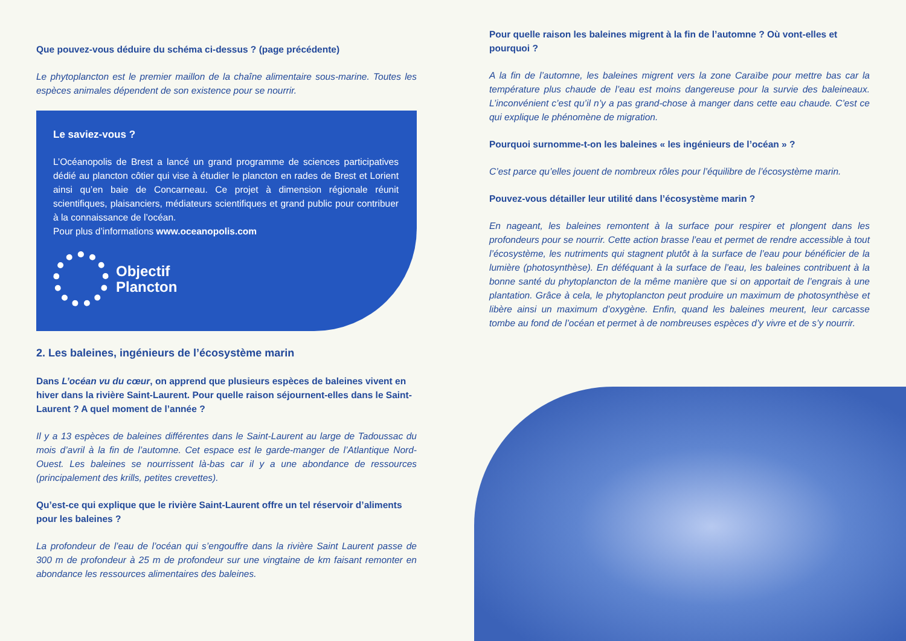Que pouvez-vous déduire du schéma ci-dessus ? (page précédente)
Le phytoplancton est le premier maillon de la chaîne alimentaire sous-marine. Toutes les espèces animales dépendent de son existence pour se nourrir.
Le saviez-vous ?
L’Océanopolis de Brest a lancé un grand programme de sciences participatives dédié au plancton côtier qui vise à étudier le plancton en rades de Brest et Lorient ainsi qu’en baie de Concarneau. Ce projet à dimension régionale réunit scientifiques, plaisanciers, médiateurs scientifiques et grand public pour contribuer à la connaissance de l’océan.
Pour plus d’informations www.oceanopolis.com
Objectif
Plancton
2. Les baleines, ingénieurs de l’écosystème marin
Dans L’océan vu du cœur, on apprend que plusieurs espèces de baleines vivent en hiver dans la rivière Saint-Laurent. Pour quelle raison séjournent-elles dans le Saint-Laurent ? A quel moment de l’année ?
Il y a 13 espèces de baleines différentes dans le Saint-Laurent au large de Tadoussac du mois d’avril à la fin de l’automne. Cet espace est le garde-manger de l’Atlantique Nord-Ouest. Les baleines se nourrissent là-bas car il y a une abondance de ressources (principalement des krills, petites crevettes).
Qu’est-ce qui explique que le rivière Saint-Laurent offre un tel réservoir d’aliments pour les baleines ?
La profondeur de l’eau de l’océan qui s’engouffre dans la rivière Saint Laurent passe de 300 m de profondeur à 25 m de profondeur sur une vingtaine de km faisant remonter en abondance les ressources alimentaires des baleines.
Pour quelle raison les baleines migrent à la fin de l’automne ? Où vont-elles et pourquoi ?
A la fin de l’automne, les baleines migrent vers la zone Caraïbe pour mettre bas car la température plus chaude de l’eau est moins dangereuse pour la survie des baleineaux. L’inconvénient c’est qu’il n’y a pas grand-chose à manger dans cette eau chaude. C’est ce qui explique le phénomène de migration.
Pourquoi surnomme-t-on les baleines « les ingénieurs de l’océan » ?
C’est parce qu’elles jouent de nombreux rôles pour l’équilibre de l’écosystème marin.
Pouvez-vous détailler leur utilité dans l’écosystème marin ?
En nageant, les baleines remontent à la surface pour respirer et plongent dans les profondeurs pour se nourrir. Cette action brasse l’eau et permet de rendre accessible à tout l’écosystème, les nutriments qui stagnent plutôt à la surface de l’eau pour bénéficier de la lumière (photosynthèse). En déféquant à la surface de l’eau, les baleines contribuent à la bonne santé du phytoplancton de la même manière que si on apportait de l’engrais à une plantation. Grâce à cela, le phytoplancton peut produire un maximum de photosynthèse et libère ainsi un maximum d’oxygène. Enfin, quand les baleines meurent, leur carcasse tombe au fond de l’océan et permet à de nombreuses espèces d’y vivre et de s’y nourrir.